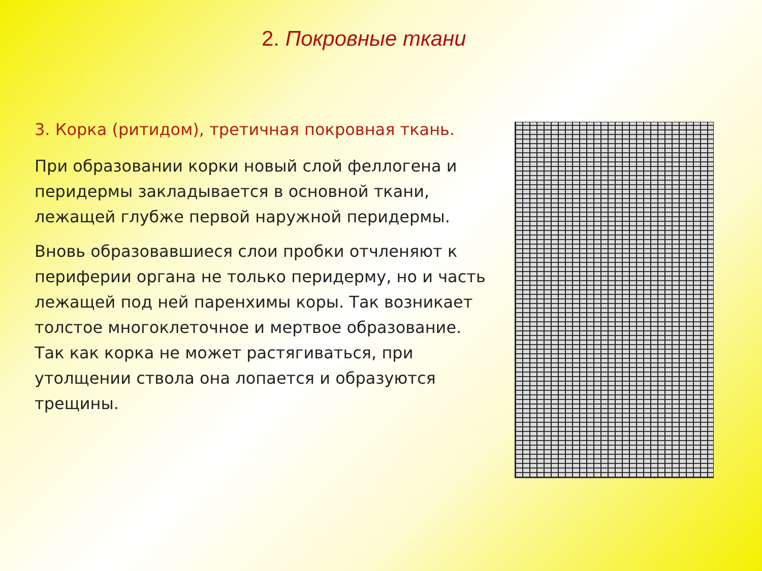2. Покровные ткани
3. Корка (ритидом), третичная покровная ткань.
При образовании корки новый слой феллогена и перидермы закладывается в основной ткани, лежащей глубже первой наружной перидермы.
Вновь образовавшиеся слои пробки отчленяют к периферии органа не только перидерму, но и часть лежащей под ней паренхимы коры. Так возникает толстое многоклеточное и мертвое образование. Так как корка не может растягиваться, при утолщении ствола она лопается и образуются трещины.